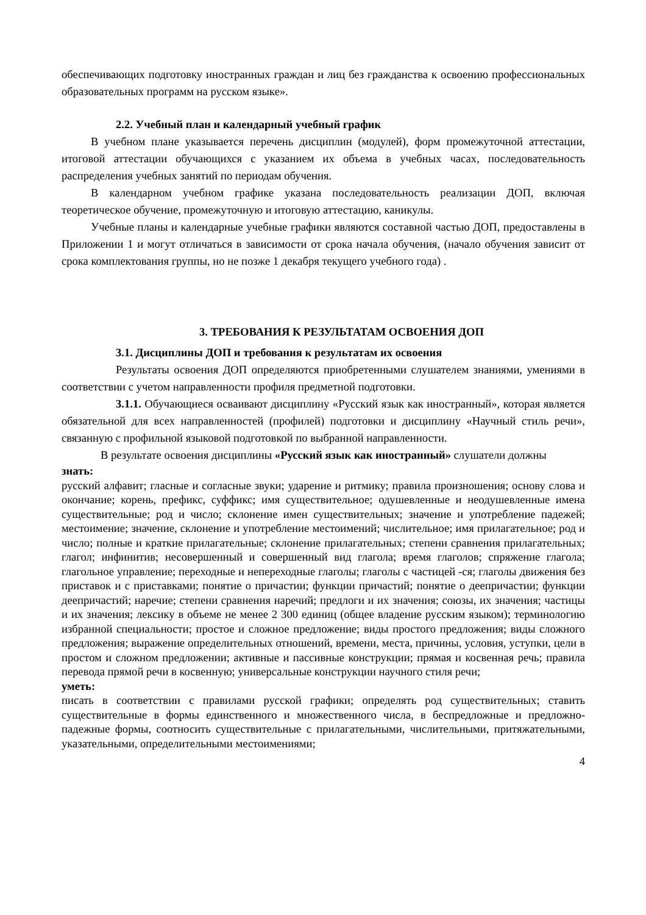обеспечивающих подготовку иностранных граждан и лиц без гражданства к освоению профессиональных образовательных программ на русском языке».
2.2. Учебный план и календарный учебный график
В учебном плане указывается перечень дисциплин (модулей), форм промежуточной аттестации, итоговой аттестации обучающихся с указанием их объема в учебных часах, последовательность распределения учебных занятий по периодам обучения.
В календарном учебном графике указана последовательность реализации ДОП, включая теоретическое обучение, промежуточную и итоговую аттестацию, каникулы.
Учебные планы и календарные учебные графики являются составной частью ДОП, предоставлены в Приложении 1 и могут отличаться в зависимости от срока начала обучения, (начало обучения зависит от срока комплектования группы, но не позже 1 декабря текущего учебного года) .
3. ТРЕБОВАНИЯ К РЕЗУЛЬТАТАМ ОСВОЕНИЯ ДОП
3.1. Дисциплины ДОП и требования к результатам их освоения
Результаты освоения ДОП определяются приобретенными слушателем знаниями, умениями в соответствии с учетом направленности профиля предметной подготовки.
3.1.1. Обучающиеся осваивают дисциплину «Русский язык как иностранный», которая является обязательной для всех направленностей (профилей) подготовки и дисциплину «Научный стиль речи», связанную с профильной языковой подготовкой по выбранной направленности.
В результате освоения дисциплины «Русский язык как иностранный» слушатели должны
знать:
русский алфавит; гласные и согласные звуки; ударение и ритмику; правила произношения; основу слова и окончание; корень, префикс, суффикс; имя существительное; одушевленные и неодушевленные имена существительные; род и число; склонение имен существительных; значение и употребление падежей; местоимение; значение, склонение и употребление местоимений; числительное; имя прилагательное; род и число; полные и краткие прилагательные; склонение прилагательных; степени сравнения прилагательных; глагол; инфинитив; несовершенный и совершенный вид глагола; время глаголов; спряжение глагола; глагольное управление; переходные и непереходные глаголы; глаголы с частицей -ся; глаголы движения без приставок и с приставками; понятие о причастии; функции причастий; понятие о деепричастии; функции деепричастий; наречие; степени сравнения наречий; предлоги и их значения; союзы, их значения; частицы и их значения; лексику в объеме не менее 2 300 единиц (общее владение русским языком); терминологию избранной специальности; простое и сложное предложение; виды простого предложения; виды сложного предложения; выражение определительных отношений, времени, места, причины, условия, уступки, цели в простом и сложном предложении; активные и пассивные конструкции; прямая и косвенная речь; правила перевода прямой речи в косвенную; универсальные конструкции научного стиля речи;
уметь:
писать в соответствии с правилами русской графики; определять род существительных; ставить существительные в формы единственного и множественного числа, в беспредложные и предложно-падежные формы, соотносить существительные с прилагательными, числительными, притяжательными, указательными, определительными местоимениями;
4